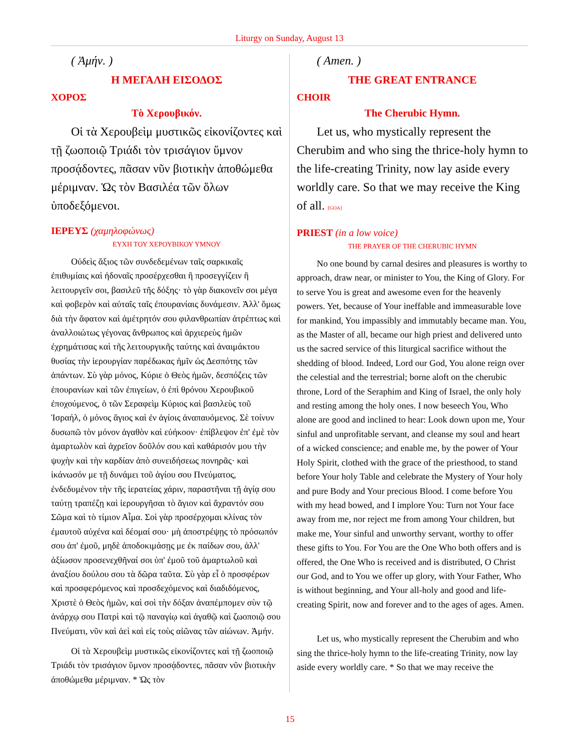Liturgy on Sunday, August 13
( Ἀμήν. )
Η ΜΕΓΑΛΗ ΕΙΣΟΔΟΣ
ΧΟΡΟΣ
Τὸ Χερουβικόν.
Οἱ τὰ Χερουβεὶμ μυστικῶς εἰκονίζοντες καὶ τῇ ζωοποιῷ Τριάδι τὸν τρισάγιον ὕμνον προσᾴδοντες, πᾶσαν νῦν βιοτικὴν ἀποθώμεθα μέριμναν. Ὡς τὸν Βασιλέα τῶν ὅλων ὑποδεξόμενοι.
ΙΕΡΕΥΣ (χαμηλοφώνως)
ΕΥΧΗ ΤΟΥ ΧΕΡΟΥΒΙΚΟΥ ΥΜΝΟΥ
Οὐδεὶς ἄξιος τῶν συνδεδεμένων ταῖς σαρκικαῖς ἐπιθυμίαις καὶ ἡδοναῖς προσέρχεσθαι ἢ προσεγγίζειν ἢ λειτουργεῖν σοι, βασιλεῦ τῆς δόξης· τὸ γὰρ διακονεῖν σοι μέγα καὶ φοβερὸν καὶ αὐταῖς ταῖς ἐπουρανίαις δυνάμεσιν. Ἀλλ' ὅμως διὰ τὴν ἄφατον καὶ ἀμέτρητόν σου φιλανθρωπίαν ἀτρέπτως καὶ ἀναλλοιώτως γέγονας ἄνθρωπος καὶ ἀρχιερεὺς ἡμῶν ἐχρημάτισας καὶ τῆς λειτουργικῆς ταύτης καὶ ἀναιμάκτου θυσίας τὴν ἱερουργίαν παρέδωκας ἡμῖν ὡς Δεσπότης τῶν ἁπάντων. Σὺ γὰρ μόνος, Κύριε ὁ Θεὸς ἡμῶν, δεσπόζεις τῶν ἐπουρανίων καὶ τῶν ἐπιγείων, ὁ ἐπὶ θρόνου Χερουβικοῦ ἐποχούμενος, ὁ τῶν Σεραφεὶμ Κύριος καὶ βασιλεὺς τοῦ Ἰσραήλ, ὁ μόνος ἅγιος καὶ ἐν ἁγίοις ἀναπαυόμενος. Σὲ τοίνυν δυσωπῶ τὸν μόνον ἀγαθὸν καὶ εὐήκοον· ἐπίβλεψον ἐπ' ἐμὲ τὸν ἁμαρτωλὸν καὶ ἀχρεῖον δοῦλόν σου καὶ καθάρισόν μου τὴν ψυχὴν καὶ τὴν καρδίαν ἀπὸ συνειδήσεως πονηρᾶς· καὶ ἱκάνωσόν με τῇ δυνάμει τοῦ ἁγίου σου Πνεύματος, ἐνδεδυμένον τὴν τῆς ἱερατείας χάριν, παραστῆναι τῇ ἁγίᾳ σου ταύτῃ τραπέζῃ καὶ ἱερουργῆσαι τὸ ἅγιον καὶ ἄχραντόν σου Σῶμα καὶ τὸ τίμιον Αἷμα. Σοὶ γὰρ προσέρχομαι κλίνας τὸν ἐμαυτοῦ αὐχένα καὶ δέομαί σου· μὴ ἀποστρέψῃς τὸ πρόσωπόν σου ἀπ' ἐμοῦ, μηδὲ ἀποδοκιμάσῃς με ἐκ παίδων σου, ἀλλ' ἀξίωσον προσενεχθῆναί σοι ὑπ' ἐμοῦ τοῦ ἁμαρτωλοῦ καὶ ἀναξίου δούλου σου τὰ δῶρα ταῦτα. Σὺ γὰρ εἶ ὁ προσφέρων καὶ προσφερόμενος καὶ προσδεχόμενος καὶ διαδιδόμενος, Χριστὲ ὁ Θεὸς ἡμῶν, καὶ σοὶ τὴν δόξαν ἀναπέμπομεν σὺν τῷ ἀνάρχῳ σου Πατρὶ καὶ τῷ παναγίῳ καὶ ἀγαθῷ καὶ ζωοποιῷ σου Πνεύματι, νῦν καὶ ἀεὶ καὶ εἰς τοὺς αἰῶνας τῶν αἰώνων. Ἀμήν.
Οἱ τὰ Χερουβεὶμ μυστικῶς εἰκονίζοντες καὶ τῇ ζωοποιῷ Τριάδι τὸν τρισάγιον ὕμνον προσᾴδοντες, πᾶσαν νῦν βιοτικὴν ἀποθώμεθα μέριμναν. * Ὡς τὸν
( Amen. )
THE GREAT ENTRANCE
CHOIR
The Cherubic Hymn.
Let us, who mystically represent the Cherubim and who sing the thrice-holy hymn to the life-creating Trinity, now lay aside every worldly care. So that we may receive the King of all. [GOA]
PRIEST (in a low voice)
THE PRAYER OF THE CHERUBIC HYMN
No one bound by carnal desires and pleasures is worthy to approach, draw near, or minister to You, the King of Glory. For to serve You is great and awesome even for the heavenly powers. Yet, because of Your ineffable and immeasurable love for mankind, You impassibly and immutably became man. You, as the Master of all, became our high priest and delivered unto us the sacred service of this liturgical sacrifice without the shedding of blood. Indeed, Lord our God, You alone reign over the celestial and the terrestrial; borne aloft on the cherubic throne, Lord of the Seraphim and King of Israel, the only holy and resting among the holy ones. I now beseech You, Who alone are good and inclined to hear: Look down upon me, Your sinful and unprofitable servant, and cleanse my soul and heart of a wicked conscience; and enable me, by the power of Your Holy Spirit, clothed with the grace of the priesthood, to stand before Your holy Table and celebrate the Mystery of Your holy and pure Body and Your precious Blood. I come before You with my head bowed, and I implore You: Turn not Your face away from me, nor reject me from among Your children, but make me, Your sinful and unworthy servant, worthy to offer these gifts to You. For You are the One Who both offers and is offered, the One Who is received and is distributed, O Christ our God, and to You we offer up glory, with Your Father, Who is without beginning, and Your all-holy and good and life-creating Spirit, now and forever and to the ages of ages. Amen.
Let us, who mystically represent the Cherubim and who sing the thrice-holy hymn to the life-creating Trinity, now lay aside every worldly care. * So that we may receive the
15